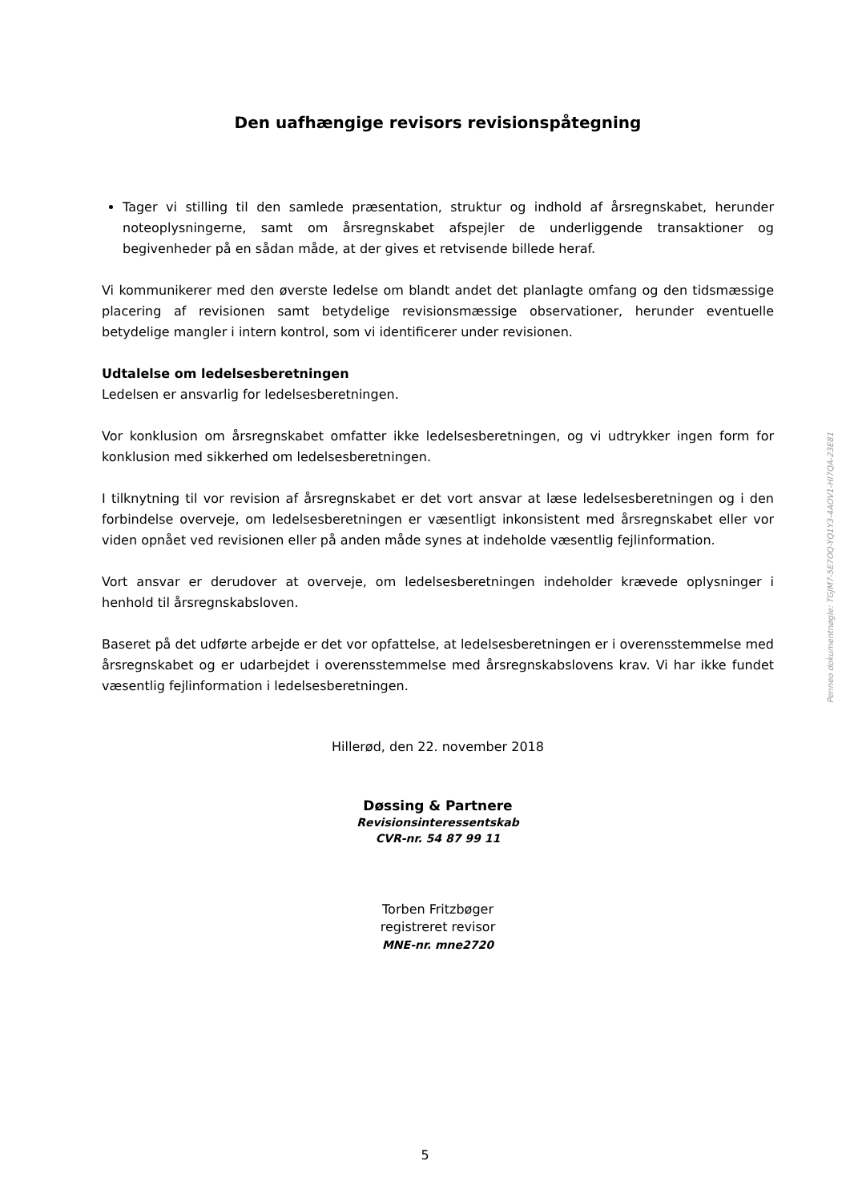Den uafhængige revisors revisionspåtegning
Tager vi stilling til den samlede præsentation, struktur og indhold af årsregnskabet, herunder noteoplysningerne, samt om årsregnskabet afspejler de underliggende transaktioner og begivenheder på en sådan måde, at der gives et retvisende billede heraf.
Vi kommunikerer med den øverste ledelse om blandt andet det planlagte omfang og den tidsmæssige placering af revisionen samt betydelige revisionsmæssige observationer, herunder eventuelle betydelige mangler i intern kontrol, som vi identificerer under revisionen.
Udtalelse om ledelsesberetningen
Ledelsen er ansvarlig for ledelsesberetningen.
Vor konklusion om årsregnskabet omfatter ikke ledelsesberetningen, og vi udtrykker ingen form for konklusion med sikkerhed om ledelsesberetningen.
I tilknytning til vor revision af årsregnskabet er det vort ansvar at læse ledelsesberetningen og i den forbindelse overveje, om ledelsesberetningen er væsentligt inkonsistent med årsregnskabet eller vor viden opnået ved revisionen eller på anden måde synes at indeholde væsentlig fejlinformation.
Vort ansvar er derudover at overveje, om ledelsesberetningen indeholder krævede oplysninger i henhold til årsregnskabsloven.
Baseret på det udførte arbejde er det vor opfattelse, at ledelsesberetningen er i overensstemmelse med årsregnskabet og er udarbejdet i overensstemmelse med årsregnskabslovens krav. Vi har ikke fundet væsentlig fejlinformation i ledelsesberetningen.
Hillerød, den 22. november 2018
Døssing & Partnere
Revisionsinteressentskab
CVR-nr. 54 87 99 11
Torben Fritzbøger
registreret revisor
MNE-nr. mne2720
Penneo dokumentnøgle: TGJM7-5E7OQ-YQ1Y3-4AOV1-HI7QA-23E81
5